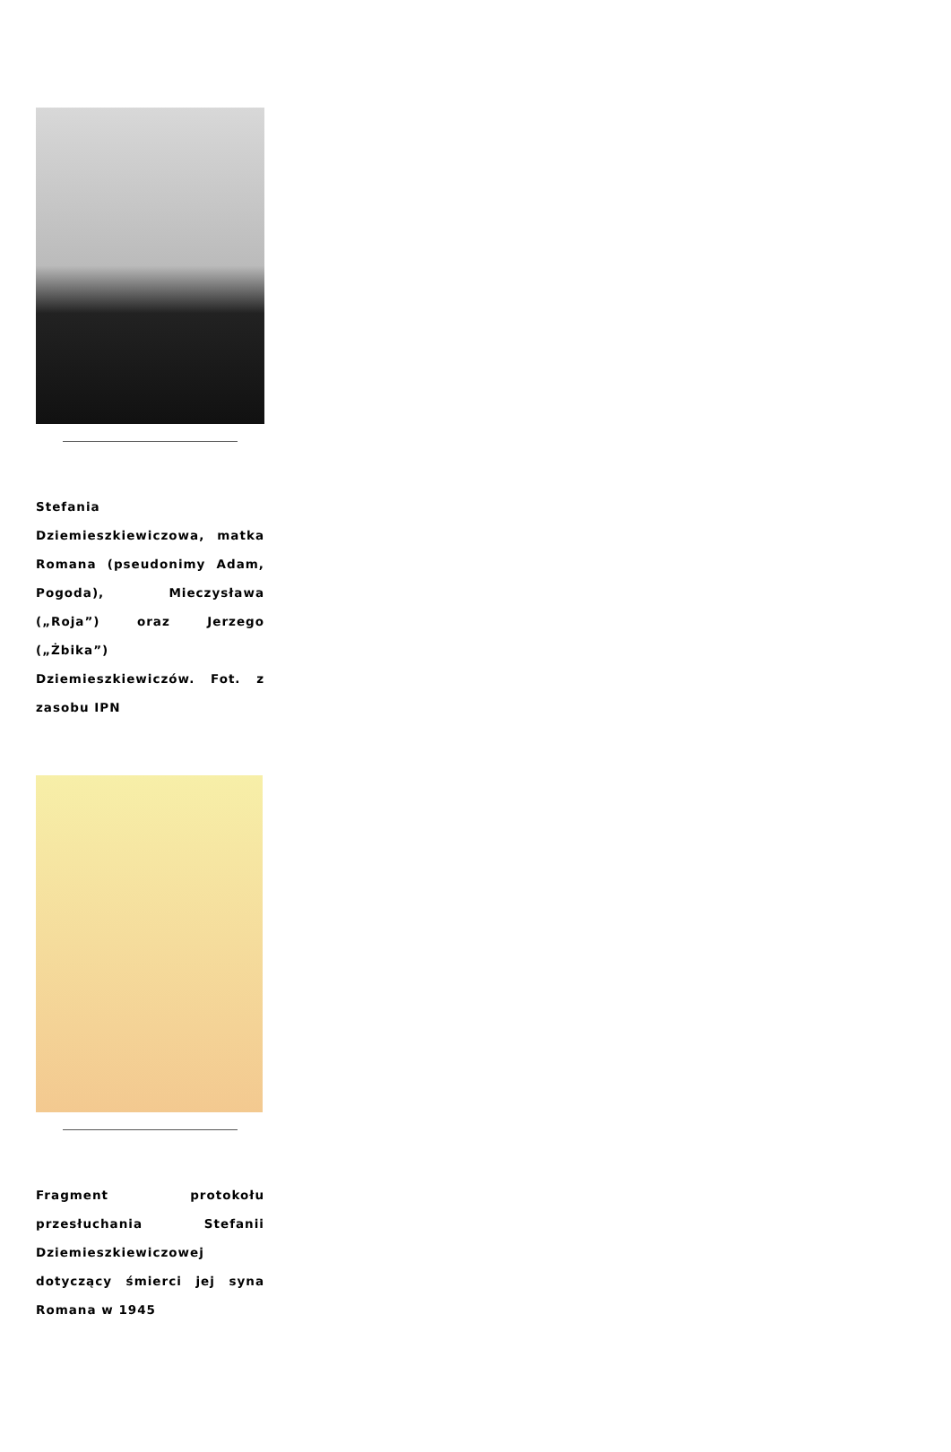Stefania Dziemieszkiewiczowa, matka Romana (pseudonimy Adam, Pogoda), Mieczysława („Roja”) oraz Jerzego („Żbika”) Dziemieszkiewiczów. Fot. z zasobu IPN
Fragment protokołu przesłuchania Stefanii Dziemieszkiewiczowej dotyczący śmierci jej syna Romana w 1945